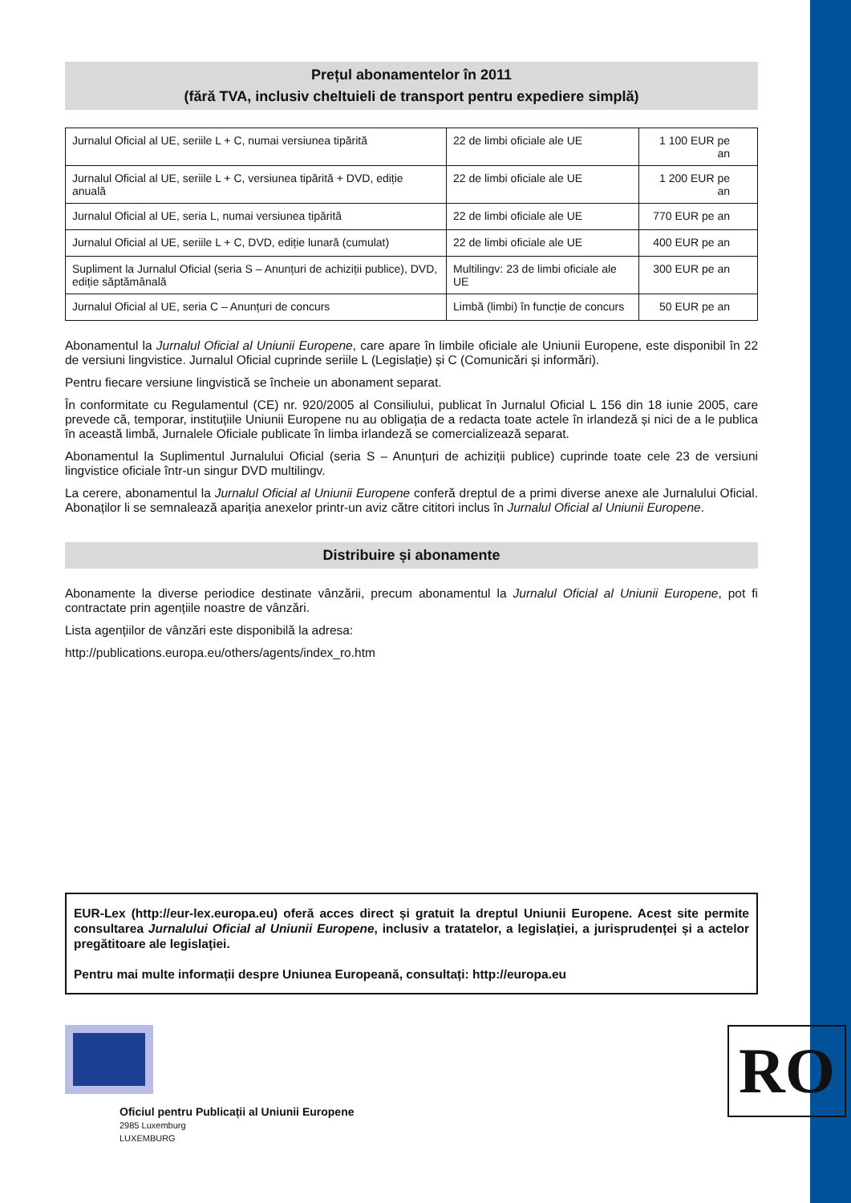Prețul abonamentelor în 2011
(fără TVA, inclusiv cheltuieli de transport pentru expediere simplă)
| Jurnalul Oficial al UE, seriile L + C, numai versiunea tipărită | 22 de limbi oficiale ale UE | 1 100 EUR pe an |
| Jurnalul Oficial al UE, seriile L + C, versiunea tipărită + DVD, ediție anuală | 22 de limbi oficiale ale UE | 1 200 EUR pe an |
| Jurnalul Oficial al UE, seria L, numai versiunea tipărită | 22 de limbi oficiale ale UE | 770 EUR pe an |
| Jurnalul Oficial al UE, seriile L + C, DVD, ediție lunară (cumulat) | 22 de limbi oficiale ale UE | 400 EUR pe an |
| Supliment la Jurnalul Oficial (seria S – Anunțuri de achiziții publice), DVD, ediție săptămânală | Multilingv: 23 de limbi oficiale ale UE | 300 EUR pe an |
| Jurnalul Oficial al UE, seria C – Anunțuri de concurs | Limbă (limbi) în funcție de concurs | 50 EUR pe an |
Abonamentul la Jurnalul Oficial al Uniunii Europene, care apare în limbile oficiale ale Uniunii Europene, este disponibil în 22 de versiuni lingvistice. Jurnalul Oficial cuprinde seriile L (Legislație) și C (Comunicări și informări).
Pentru fiecare versiune lingvistică se încheie un abonament separat.
În conformitate cu Regulamentul (CE) nr. 920/2005 al Consiliului, publicat în Jurnalul Oficial L 156 din 18 iunie 2005, care prevede că, temporar, instituțiile Uniunii Europene nu au obligația de a redacta toate actele în irlandeză și nici de a le publica în această limbă, Jurnalele Oficiale publicate în limba irlandeză se comercializează separat.
Abonamentul la Suplimentul Jurnalului Oficial (seria S – Anunțuri de achiziții publice) cuprinde toate cele 23 de versiuni lingvistice oficiale într-un singur DVD multilingv.
La cerere, abonamentul la Jurnalul Oficial al Uniunii Europene conferă dreptul de a primi diverse anexe ale Jurnalului Oficial. Abonaților li se semnalează apariția anexelor printr-un aviz către cititori inclus în Jurnalul Oficial al Uniunii Europene.
Distribuire și abonamente
Abonamente la diverse periodice destinate vânzării, precum abonamentul la Jurnalul Oficial al Uniunii Europene, pot fi contractate prin agențiile noastre de vânzări.
Lista agențiilor de vânzări este disponibilă la adresa:
http://publications.europa.eu/others/agents/index_ro.htm
EUR-Lex (http://eur-lex.europa.eu) oferă acces direct și gratuit la dreptul Uniunii Europene. Acest site permite consultarea Jurnalului Oficial al Uniunii Europene, inclusiv a tratatelor, a legislației, a jurisprudenței și a actelor pregătitoare ale legislației.
Pentru mai multe informații despre Uniunea Europeană, consultați: http://europa.eu
Oficiul pentru Publicații al Uniunii Europene
2985 Luxemburg
LUXEMBURG
RO